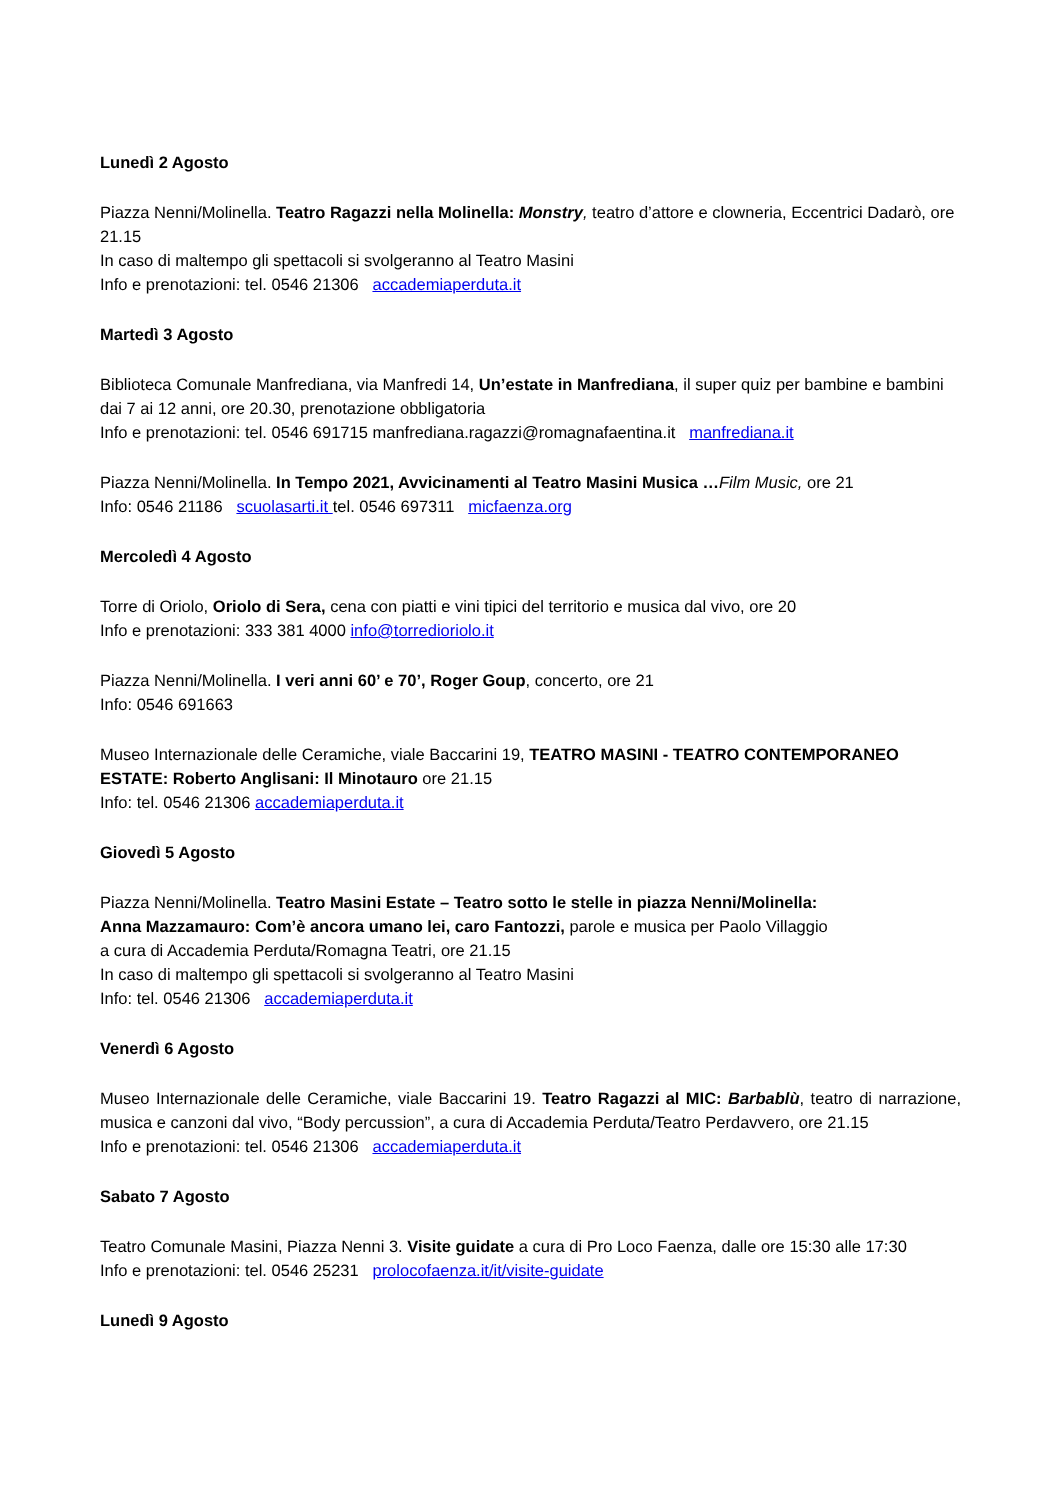Lunedì 2 Agosto
Piazza Nenni/Molinella. Teatro Ragazzi nella Molinella: Monstry, teatro d’attore e clowneria, Eccentrici Dadarò, ore 21.15
In caso di maltempo gli spettacoli si svolgeranno al Teatro Masini
Info e prenotazioni: tel. 0546 21306 accademiaperduta.it
Martedì 3 Agosto
Biblioteca Comunale Manfrediana, via Manfredi 14, Un’estate in Manfrediana, il super quiz per bambine e bambini dai 7 ai 12 anni, ore 20.30, prenotazione obbligatoria
Info e prenotazioni: tel. 0546 691715 manfrediana.ragazzi@romagnafaentina.it manfrediana.it
Piazza Nenni/Molinella. In Tempo 2021, Avvicinamenti al Teatro Masini Musica …Film Music, ore 21
Info: 0546 21186 scuolasarti.it tel. 0546 697311 micfaenza.org
Mercoledì 4 Agosto
Torre di Oriolo, Oriolo di Sera, cena con piatti e vini tipici del territorio e musica dal vivo, ore 20
Info e prenotazioni: 333 381 4000 info@torredioriolo.it
Piazza Nenni/Molinella. I veri anni 60’ e 70’, Roger Goup, concerto, ore 21
Info: 0546 691663
Museo Internazionale delle Ceramiche, viale Baccarini 19, TEATRO MASINI - TEATRO CONTEMPORANEO ESTATE: Roberto Anglisani: Il Minotauro ore 21.15
Info: tel. 0546 21306 accademiaperduta.it
Giovedì 5 Agosto
Piazza Nenni/Molinella. Teatro Masini Estate – Teatro sotto le stelle in piazza Nenni/Molinella:
Anna Mazzamauro: Com’è ancora umano lei, caro Fantozzi, parole e musica per Paolo Villaggio
a cura di Accademia Perduta/Romagna Teatri, ore 21.15
In caso di maltempo gli spettacoli si svolgeranno al Teatro Masini
Info: tel. 0546 21306 accademiaperduta.it
Venerdì 6 Agosto
Museo Internazionale delle Ceramiche, viale Baccarini 19. Teatro Ragazzi al MIC: Barbablù, teatro di narrazione, musica e canzoni dal vivo, “Body percussion”, a cura di Accademia Perduta/Teatro Perdavvero, ore 21.15
Info e prenotazioni: tel. 0546 21306 accademiaperduta.it
Sabato 7 Agosto
Teatro Comunale Masini, Piazza Nenni 3. Visite guidate a cura di Pro Loco Faenza, dalle ore 15:30 alle 17:30
Info e prenotazioni: tel. 0546 25231 prolocofaenza.it/it/visite-guidate
Lunedì 9 Agosto